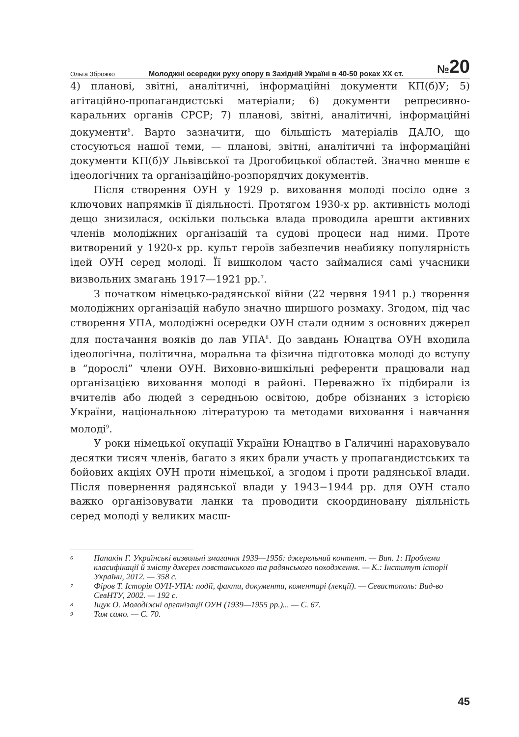Ольга Зброжко Молоджні осередки руху опору в Західній Україні в 40-50 роках ХХ ст. №20
4) планові, звітні, аналітичні, інформаційні документи КП(б)У; 5) агітаційно-пропагандистські матеріали; 6) документи репресивно-каральних органів СРСР; 7) планові, звітні, аналітичні, інформаційні документи<sup>6</sup>. Варто зазначити, що більшість матеріалів ДАЛО, що стосуються нашої теми, — планові, звітні, аналітичні та інформаційні документи КП(б)У Львівської та Дрогобицької областей. Значно менше є ідеологічних та організаційно-розпорядчих документів.
Після створення ОУН у 1929 р. виховання молоді посіло одне з ключових напрямків її діяльності. Протягом 1930-х рр. активність молоді дещо знизилася, оскільки польська влада проводила арешти активних членів молодіжних організацій та судові процеси над ними. Проте витворений у 1920-х рр. культ героїв забезпечив неабияку популярність ідей ОУН серед молоді. Її вишколом часто займалися самі учасники визвольних змагань 1917—1921 рр.<sup>7</sup>.
З початком німецько-радянської війни (22 червня 1941 р.) творення молодіжних організацій набуло значно ширшого розмаху. Згодом, під час створення УПА, молодіжні осередки ОУН стали одним з основних джерел для постачання вояків до лав УПА<sup>8</sup>. До завдань Юнацтва ОУН входила ідеологічна, політична, моральна та фізична підготовка молоді до вступу в “дорослі” члени ОУН. Виховно-вишкільні референти працювали над організацією виховання молоді в районі. Переважно їх підбирали із вчителів або людей з середньою освітою, добре обізнаних з історією України, національною літературою та методами виховання і навчання молоді<sup>9</sup>.
У роки німецької окупації України Юнацтво в Галичині нараховувало десятки тисяч членів, багато з яких брали участь у пропагандистських та бойових акціях ОУН проти німецької, а згодом і проти радянської влади. Після повернення радянської влади у 1943−1944 рр. для ОУН стало важко організовувати ланки та проводити скоординовану діяльність серед молоді у великих масш-
6 Папакін Г. Українські визвольні змагання 1939—1956: джерельний контент. — Вип. 1: Проблеми класифікації й змісту джерел повстанського та радянського походження. — К.: Інститут історії України, 2012. — 358 с.
7 Фіров Т. Історія ОУН-УПА: події, факти, документи, коментарі (лекції). — Севастополь: Вид-во СевНТУ, 2002. — 192 с.
8 Іщук О. Молодіжні організації ОУН (1939—1955 рр.)... — С. 67.
9 Там само. — С. 70.
45